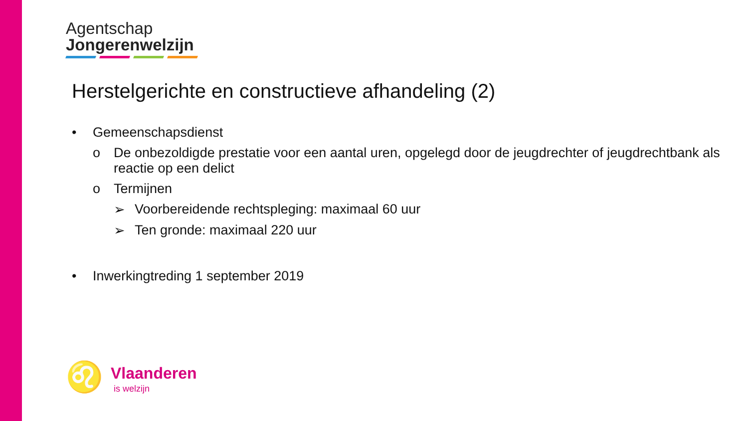Agentschap
Jongerenwelzijn
Herstelgerichte en constructieve afhandeling (2)
• Gemeenschapsdienst
o De onbezoldigde prestatie voor een aantal uren, opgelegd door de jeugdrechter of jeugdrechtbank als reactie op een delict
o Termijnen
➢ Voorbereidende rechtspleging: maximaal 60 uur
➢ Ten gronde: maximaal 220 uur
• Inwerkingtreding 1 september 2019
♌
Vlaanderen
is welzijn